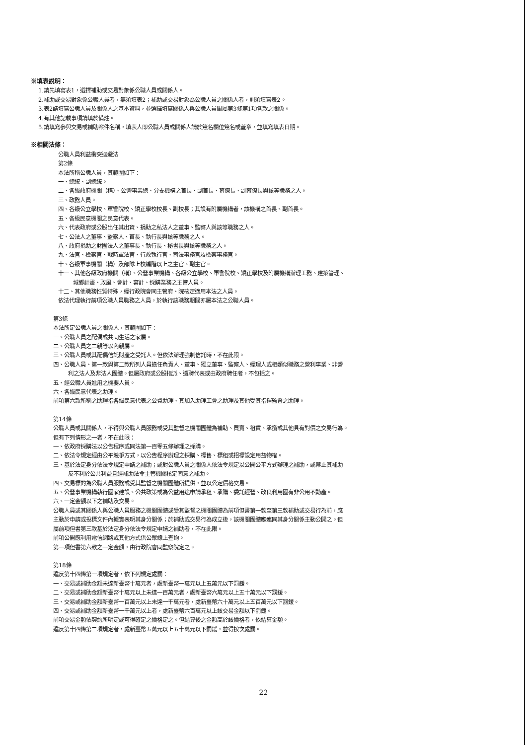※填表說明：
1.請先填寫表1，選擇補助或交易對象係公職人員或關係人。
2.補助或交易對象係公職人員者，無須填表2；補助或交易對象為公職人員之關係人者，則須填寫表2。
3.表2請填寫公職人員及關係人之基本資料，並選擇填寫關係人與公職人員間屬第3條第1項各款之關係。
4.有其他記載事項請填於備註。
5.請填寫參與交易或補助案件名稱，填表人即公職人員或關係人請於簽名欄位簽名或蓋章，並填寫填表日期。
※相關法條：
公職人員利益衝突迴避法
第2條
本法所稱公職人員，其範圍如下：
一、總統、副總統。
二、各級政府機關（構）、公營事業總、分支機構之首長、副首長、幕僚長、副幕僚長與該等職務之人。
三、政務人員。
四、各級公立學校、軍警院校、矯正學校校長、副校長；其設有附屬機構者，該機構之首長、副首長。
五、各級民意機關之民意代表。
六、代表政府或公股出任其出資、捐助之私法人之董事、監察人與該等職務之人。
七、公法人之董事、監察人、首長、執行長與該等職務之人。
八、政府捐助之財團法人之董事長、執行長、秘書長與該等職務之人。
九、法官、檢察官、戰時軍法官、行政執行官、司法事務官及檢察事務官。
十、各級軍事機關（構）及部隊上校編階以上之主官、副主官。
十一、其他各級政府機關（構）、公營事業機構、各級公立學校、軍警院校、矯正學校及附屬機構辦理工務、建築管理、
城鄉計畫、政風、會計、審計、採購業務之主管人員。
十二、其他職務性質特殊，經行政院會同主管府、院核定適用本法之人員。
依法代理執行前項公職人員職務之人員，於執行該職務期間亦屬本法之公職人員。
第3條
本法所定公職人員之關係人，其範圍如下：
一、公職人員之配偶或共同生活之家屬。
二、公職人員之二親等以內親屬。
三、公職人員或其配偶信託財產之受託人。但依法辦理強制信託時，不在此限。
四、公職人員、第一款與第二款所列人員擔任負責人、董事、獨立董事、監察人、經理人或相類似職務之營利事業、非營
利之法人及非法人團體。但屬政府或公股指派、遴聘代表或由政府聘任者，不包括之。
五、經公職人員進用之機要人員。
六、各級民意代表之助理。
前項第六款所稱之助理指各級民意代表之公費助理、其加入助理工會之助理及其他受其指揮監督之助理。
第14條
公職人員或其關係人，不得與公職人員服務或受其監督之機關團體為補助、買賣、租賃、承攬或其他具有對價之交易行為。
但有下列情形之一者，不在此限：
一、依政府採購法以公告程序或同法第一百零五條辦理之採購。
二、依法令規定經由公平競爭方式，以公告程序辦理之採購、標售、標租或招標設定用益物權。
三、基於法定身分依法令規定申請之補助；或對公職人員之關係人依法令規定以公開公平方式辦理之補助，或禁止其補助
反不利於公共利益且經補助法令主管機關核定同意之補助。
四、交易標的為公職人員服務或受其監督之機關團體所提供，並以公定價格交易。
五、公營事業機構執行國家建設、公共政策或為公益用途申請承租、承購、委託經營、改良利用國有非公用不動產。
六、一定金額以下之補助及交易。
公職人員或其關係人與公職人員服務之機關團體或受其監督之機關團體為前項但書第一款至第三款補助或交易行為前，應
主動於申請或投標文件內據實表明其身分關係；於補助或交易行為成立後，該機關團體應連同其身分關係主動公開之。但
屬前項但書第三款基於法定身分依法令規定申請之補助者，不在此限。
前項公開應利用電信網路或其他方式供公眾線上查詢。
第一項但書第六款之一定金額，由行政院會同監察院定之。
第18條
違反第十四條第一項規定者，依下列規定處罰：
一、交易或補助金額未達新臺幣十萬元者，處新臺幣一萬元以上五萬元以下罰鍰。
二、交易或補助金額新臺幣十萬元以上未達一百萬元者，處新臺幣六萬元以上五十萬元以下罰鍰。
三、交易或補助金額新臺幣一百萬元以上未達一千萬元者，處新臺幣六十萬元以上五百萬元以下罰鍰。
四、交易或補助金額新臺幣一千萬元以上者，處新臺幣六百萬元以上該交易金額以下罰鍰。
前項交易金額依契約所明定或可得確定之價格定之。但結算後之金額高於該價格者，依結算金額。
違反第十四條第二項規定者，處新臺幣五萬元以上五十萬元以下罰鍰，並得按次處罰。
22